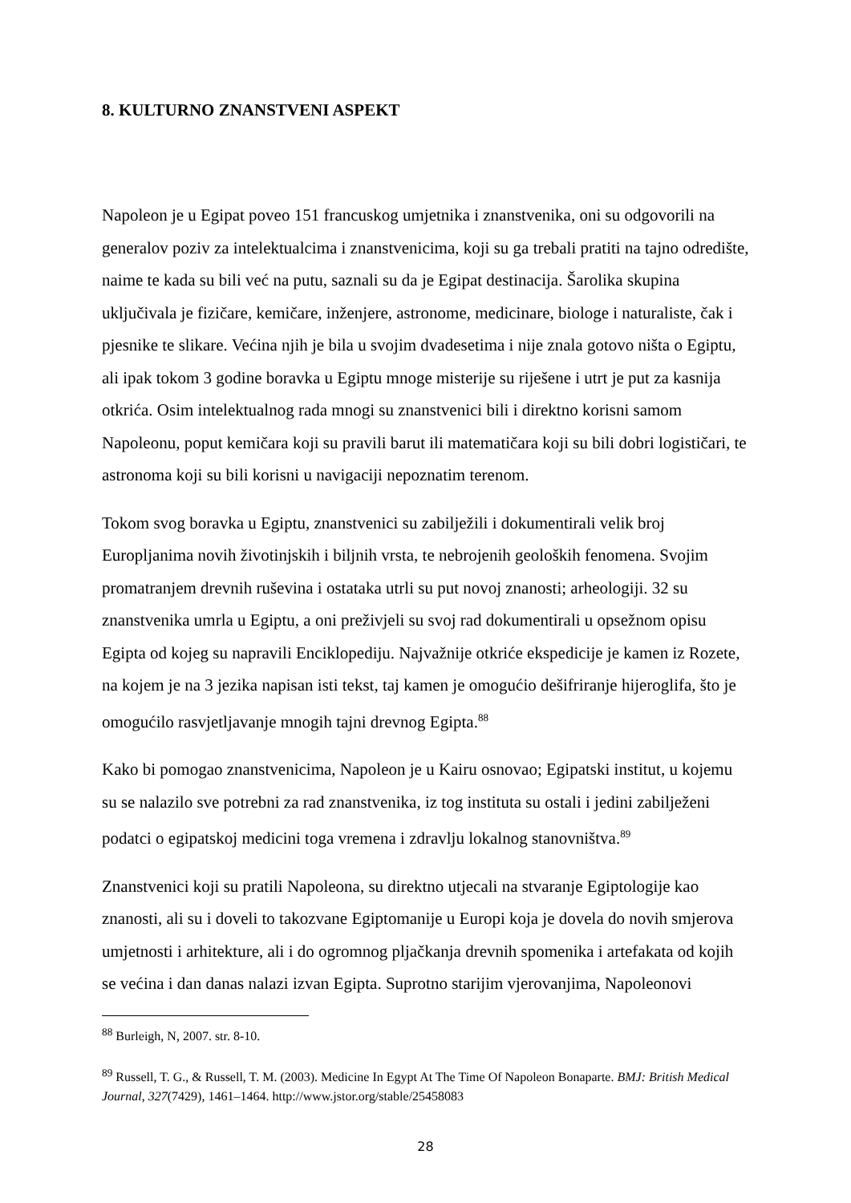8. KULTURNO ZNANSTVENI ASPEKT
Napoleon je u Egipat poveo 151 francuskog umjetnika i znanstvenika, oni su odgovorili na generalov poziv za intelektualcima i znanstvenicima, koji su ga trebali pratiti na tajno odredište, naime te kada su bili već na putu, saznali su da je Egipat destinacija. Šarolika skupina uključivala je fizičare, kemičare, inženjere, astronome, medicinare, biologe i naturaliste, čak i pjesnike te slikare. Većina njih je bila u svojim dvadesetima i nije znala gotovo ništa o Egiptu, ali ipak tokom 3 godine boravka u Egiptu mnoge misterije su riješene i utrt je put za kasnija otkrića. Osim intelektualnog rada mnogi su znanstvenici bili i direktno korisni samom Napoleonu, poput kemičara koji su pravili barut ili matematičara koji su bili dobri logističari, te astronoma koji su bili korisni u navigaciji nepoznatim terenom.
Tokom svog boravka u Egiptu, znanstvenici su zabilježili i dokumentirali velik broj Europljanima novih životinjskih i biljnih vrsta, te nebrojenih geoloških fenomena. Svojim promatranjem drevnih ruševina i ostataka utrli su put novoj znanosti; arheologiji. 32 su znanstvenika umrla u Egiptu, a oni preživjeli su svoj rad dokumentirali u opsežnom opisu Egipta od kojeg su napravili Enciklopediju. Najvažnije otkriće ekspedicije je kamen iz Rozete, na kojem je na 3 jezika napisan isti tekst, taj kamen je omogućio dešifriranje hijeroglifa, što je omogućilo rasvjetljavanje mnogih tajni drevnog Egipta.<sup>88</sup>
Kako bi pomogao znanstvenicima, Napoleon je u Kairu osnovao; Egipatski institut, u kojemu su se nalazilo sve potrebni za rad znanstvenika, iz tog instituta su ostali i jedini zabilježeni podatci o egipatskoj medicini toga vremena i zdravlju lokalnog stanovništva.<sup>89</sup>
Znanstvenici koji su pratili Napoleona, su direktno utjecali na stvaranje Egiptologije kao znanosti, ali su i doveli to takozvane Egiptomanije u Europi koja je dovela do novih smjerova umjetnosti i arhitekture, ali i do ogromnog pljačkanja drevnih spomenika i artefakata od kojih se većina i dan danas nalazi izvan Egipta. Suprotno starijim vjerovanjima, Napoleonovi
<sup>88</sup> Burleigh, N, 2007. str. 8-10.
<sup>89</sup> Russell, T. G., & Russell, T. M. (2003). Medicine In Egypt At The Time Of Napoleon Bonaparte. BMJ: British Medical Journal, 327(7429), 1461–1464. http://www.jstor.org/stable/25458083
28